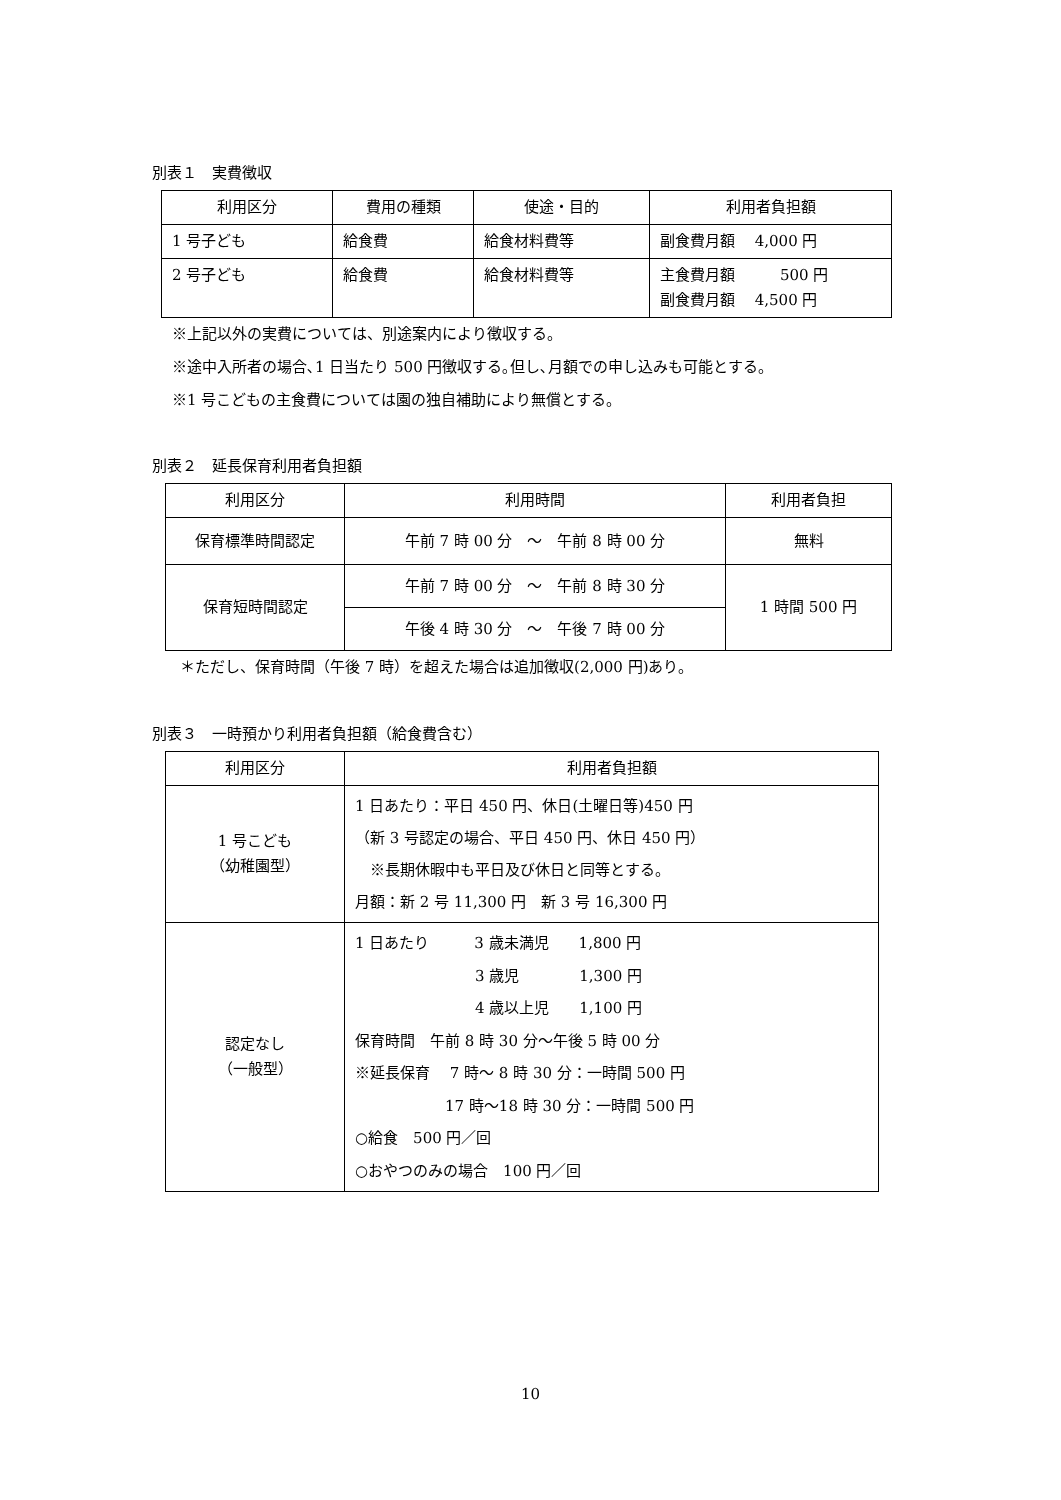別表１　実費徴収
| 利用区分 | 費用の種類 | 使途・目的 | 利用者負担額 |
| --- | --- | --- | --- |
| 1 号子ども | 給食費 | 給食材料費等 | 副食費月額 4,000 円 |
| 2 号子ども | 給食費 | 給食材料費等 | 主食費月額 500 円 副食費月額 4,500 円 |
※上記以外の実費については、別途案内により徴収する。
※途中入所者の場合､1 日当たり 500 円徴収する｡但し､月額での申し込みも可能とする。
※1 号こどもの主食費については園の独自補助により無償とする。
別表２　延長保育利用者負担額
| 利用区分 | 利用時間 | 利用者負担 |
| --- | --- | --- |
| 保育標準時間認定 | 午前 7 時 00 分 ～ 午前 8 時 00 分 | 無料 |
| 保育短時間認定 | 午前 7 時 00 分 ～ 午前 8 時 30 分 | 1 時間 500 円 |
| | 午後 4 時 30 分 ～ 午後 7 時 00 分 | |
＊ただし、保育時間（午後 7 時）を超えた場合は追加徴収(2,000 円)あり。
別表３　一時預かり利用者負担額（給食費含む）
| 利用区分 | 利用者負担額 |
| --- | --- |
| 1 号こども （幼稚園型） | 1 日あたり：平日 450 円、休日(土曜日等)450 円 （新 3 号認定の場合、平日 450 円、休日 450 円） ※長期休暇中も平日及び休日と同等とする。 月額：新 2 号 11,300 円 新 3 号 16,300 円 |
| 認定なし （一般型） | 1 日あたり 3 歳未満児 1,800 円 3 歳児 1,300 円 4 歳以上児 1,100 円 保育時間 午前 8 時 30 分～午後 5 時 00 分 ※延長保育 7 時～ 8 時 30 分：一時間 500 円 17 時～18 時 30 分：一時間 500 円 ○給食 500 円／回 ○おやつのみの場合 100 円／回 |
10